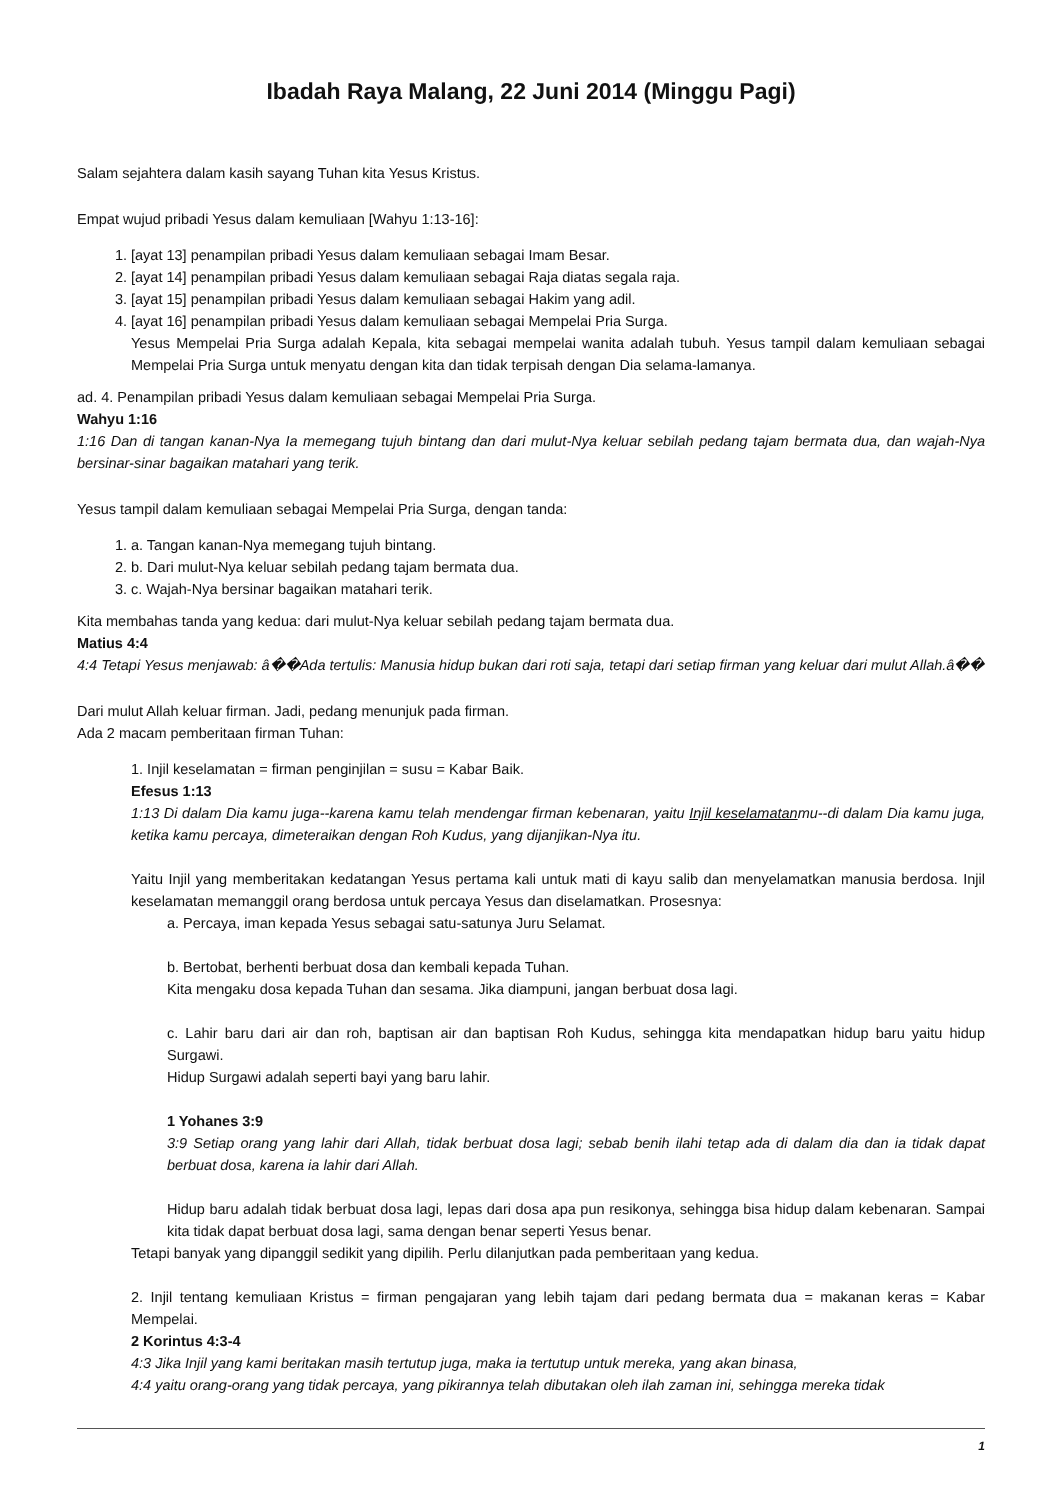Ibadah Raya Malang, 22 Juni 2014 (Minggu Pagi)
Salam sejahtera dalam kasih sayang Tuhan kita Yesus Kristus.
Empat wujud pribadi Yesus dalam kemuliaan [Wahyu 1:13-16]:
1. [ayat 13] penampilan pribadi Yesus dalam kemuliaan sebagai Imam Besar.
2. [ayat 14] penampilan pribadi Yesus dalam kemuliaan sebagai Raja diatas segala raja.
3. [ayat 15] penampilan pribadi Yesus dalam kemuliaan sebagai Hakim yang adil.
4. [ayat 16] penampilan pribadi Yesus dalam kemuliaan sebagai Mempelai Pria Surga.
Yesus Mempelai Pria Surga adalah Kepala, kita sebagai mempelai wanita adalah tubuh. Yesus tampil dalam kemuliaan sebagai Mempelai Pria Surga untuk menyatu dengan kita dan tidak terpisah dengan Dia selama-lamanya.
ad. 4. Penampilan pribadi Yesus dalam kemuliaan sebagai Mempelai Pria Surga.
Wahyu 1:16
1:16 Dan di tangan kanan-Nya Ia memegang tujuh bintang dan dari mulut-Nya keluar sebilah pedang tajam bermata dua, dan wajah-Nya bersinar-sinar bagaikan matahari yang terik.
Yesus tampil dalam kemuliaan sebagai Mempelai Pria Surga, dengan tanda:
1. a. Tangan kanan-Nya memegang tujuh bintang.
2. b. Dari mulut-Nya keluar sebilah pedang tajam bermata dua.
3. c. Wajah-Nya bersinar bagaikan matahari terik.
Kita membahas tanda yang kedua: dari mulut-Nya keluar sebilah pedang tajam bermata dua.
Matius 4:4
4:4 Tetapi Yesus menjawab: â��Ada tertulis: Manusia hidup bukan dari roti saja, tetapi dari setiap firman yang keluar dari mulut Allah.â��
Dari mulut Allah keluar firman. Jadi, pedang menunjuk pada firman.
Ada 2 macam pemberitaan firman Tuhan:
1. Injil keselamatan = firman penginjilan = susu = Kabar Baik.
Efesus 1:13
1:13 Di dalam Dia kamu juga--karena kamu telah mendengar firman kebenaran, yaitu Injil keselamatanmu--di dalam Dia kamu juga, ketika kamu percaya, dimeteraikan dengan Roh Kudus, yang dijanjikan-Nya itu.
Yaitu Injil yang memberitakan kedatangan Yesus pertama kali untuk mati di kayu salib dan menyelamatkan manusia berdosa. Injil keselamatan memanggil orang berdosa untuk percaya Yesus dan diselamatkan. Prosesnya:
a. Percaya, iman kepada Yesus sebagai satu-satunya Juru Selamat.
b. Bertobat, berhenti berbuat dosa dan kembali kepada Tuhan.
Kita mengaku dosa kepada Tuhan dan sesama. Jika diampuni, jangan berbuat dosa lagi.
c. Lahir baru dari air dan roh, baptisan air dan baptisan Roh Kudus, sehingga kita mendapatkan hidup baru yaitu hidup Surgawi.
Hidup Surgawi adalah seperti bayi yang baru lahir.
1 Yohanes 3:9
3:9 Setiap orang yang lahir dari Allah, tidak berbuat dosa lagi; sebab benih ilahi tetap ada di dalam dia dan ia tidak dapat berbuat dosa, karena ia lahir dari Allah.
Hidup baru adalah tidak berbuat dosa lagi, lepas dari dosa apa pun resikonya, sehingga bisa hidup dalam kebenaran. Sampai kita tidak dapat berbuat dosa lagi, sama dengan benar seperti Yesus benar.
Tetapi banyak yang dipanggil sedikit yang dipilih. Perlu dilanjutkan pada pemberitaan yang kedua.
2. Injil tentang kemuliaan Kristus = firman pengajaran yang lebih tajam dari pedang bermata dua = makanan keras = Kabar Mempelai.
2 Korintus 4:3-4
4:3 Jika Injil yang kami beritakan masih tertutup juga, maka ia tertutup untuk mereka, yang akan binasa,
4:4 yaitu orang-orang yang tidak percaya, yang pikirannya telah dibutakan oleh ilah zaman ini, sehingga mereka tidak
1